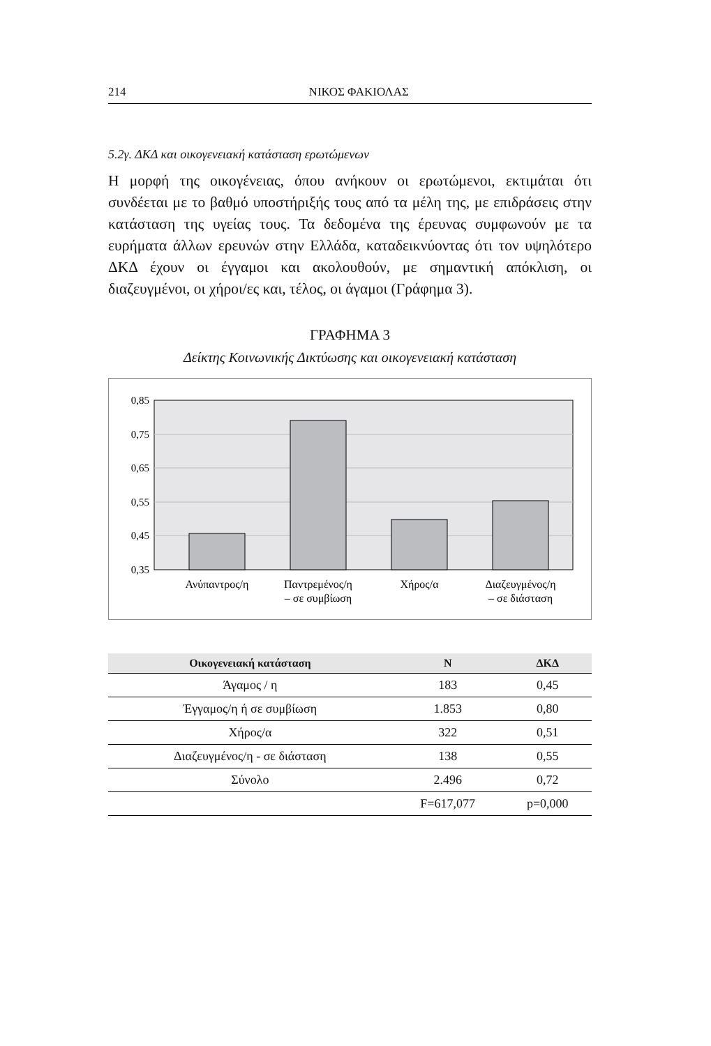214 ΝΙΚΟΣ ΦΑΚΙΟΛΑΣ
5.2γ. ΔΚΔ και οικογενειακή κατάσταση ερωτώμενων
Η μορφή της οικογένειας, όπου ανήκουν οι ερωτώμενοι, εκτιμάται ότι συνδέεται με το βαθμό υποστήριξής τους από τα μέλη της, με επιδράσεις στην κατάσταση της υγείας τους. Τα δεδομένα της έρευνας συμφωνούν με τα ευρήματα άλλων ερευνών στην Ελλάδα, καταδεικνύοντας ότι τον υψηλότερο ΔΚΔ έχουν οι έγγαμοι και ακολουθούν, με σημαντική απόκλιση, οι διαζευγμένοι, οι χήροι/ες και, τέλος, οι άγαμοι (Γράφημα 3).
ΓΡΑΦΗΜΑ 3
Δείκτης Κοινωνικής Δικτύωσης και οικογενειακή κατάσταση
0,85
0,75
0,65
0,55
0,45
0,35
Ανύπαντρος/η
Παντρεμένος/η
– σε συμβίωση
Χήρος/α
Διαζευγμένος/η
– σε διάσταση
| Οικογενειακή κατάσταση | Ν | ΔΚΔ |
| --- | --- | --- |
| Άγαμος / η | 183 | 0,45 |
| Έγγαμος/η ή σε συμβίωση | 1.853 | 0,80 |
| Χήρος/α | 322 | 0,51 |
| Διαζευγμένος/η - σε διάσταση | 138 | 0,55 |
| Σύνολο | 2.496 | 0,72 |
| | F=617,077 | p=0,000 |